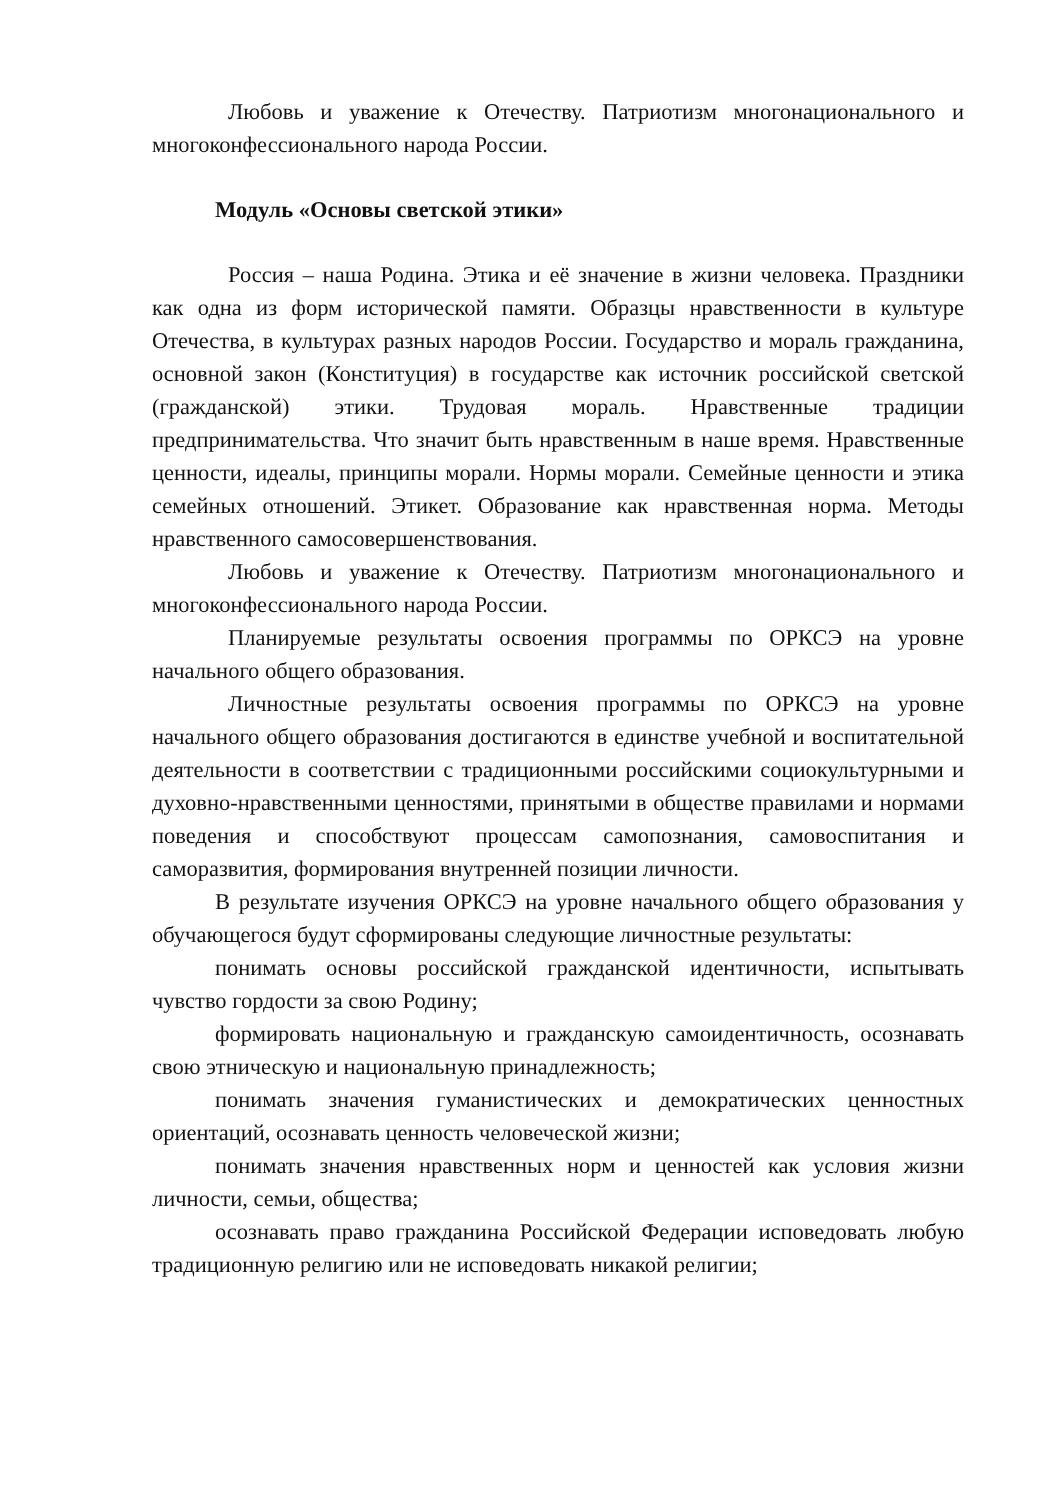Любовь и уважение к Отечеству. Патриотизм многонационального и многоконфессионального народа России.
Модуль «Основы светской этики»
Россия – наша Родина. Этика и её значение в жизни человека. Праздники как одна из форм исторической памяти. Образцы нравственности в культуре Отечества, в культурах разных народов России. Государство и мораль гражданина, основной закон (Конституция) в государстве как источник российской светской (гражданской) этики. Трудовая мораль. Нравственные традиции предпринимательства. Что значит быть нравственным в наше время. Нравственные ценности, идеалы, принципы морали. Нормы морали. Семейные ценности и этика семейных отношений. Этикет. Образование как нравственная норма. Методы нравственного самосовершенствования.
Любовь и уважение к Отечеству. Патриотизм многонационального и многоконфессионального народа России.
Планируемые результаты освоения программы по ОРКСЭ на уровне начального общего образования.
Личностные результаты освоения программы по ОРКСЭ на уровне начального общего образования достигаются в единстве учебной и воспитательной деятельности в соответствии с традиционными российскими социокультурными и духовно-нравственными ценностями, принятыми в обществе правилами и нормами поведения и способствуют процессам самопознания, самовоспитания и саморазвития, формирования внутренней позиции личности.
В результате изучения ОРКСЭ на уровне начального общего образования у обучающегося будут сформированы следующие личностные результаты:
понимать основы российской гражданской идентичности, испытывать чувство гордости за свою Родину;
формировать национальную и гражданскую самоидентичность, осознавать свою этническую и национальную принадлежность;
понимать значения гуманистических и демократических ценностных ориентаций, осознавать ценность человеческой жизни;
понимать значения нравственных норм и ценностей как условия жизни личности, семьи, общества;
осознавать право гражданина Российской Федерации исповедовать любую традиционную религию или не исповедовать никакой религии;